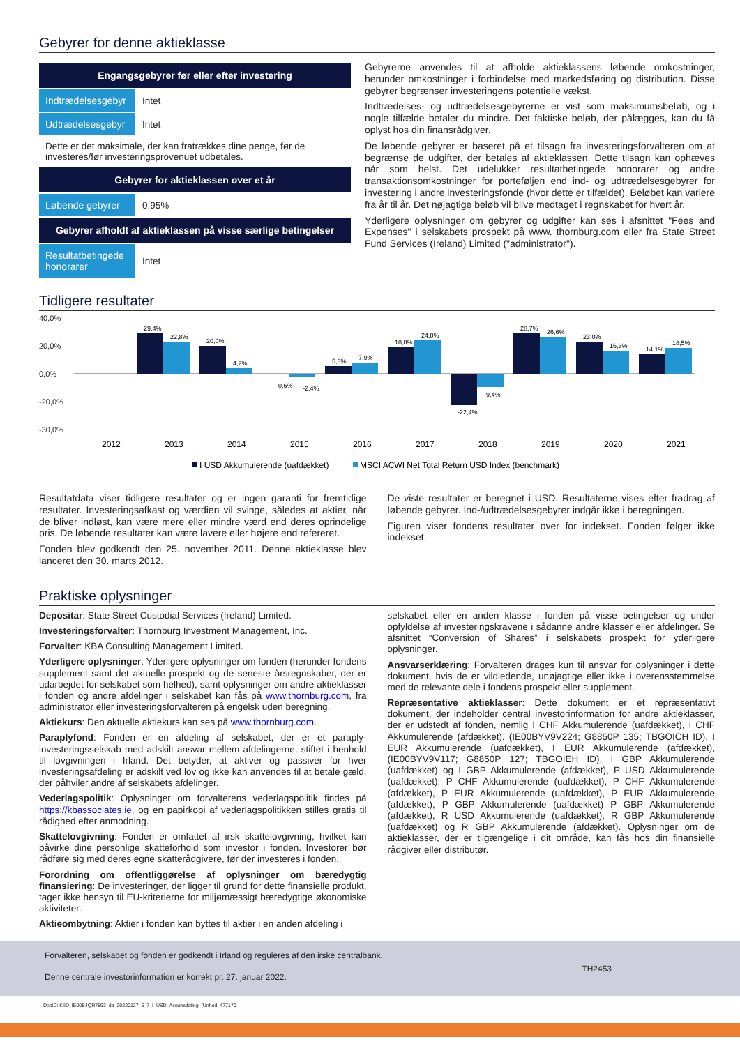Gebyrer for denne aktieklasse
| Engangsgebyrer før eller efter investering | |
| --- | --- |
| Indtrædelsesgebyr | Intet |
| Udtrædelsesgebyr | Intet |
| Dette er det maksimale, der kan fratrækkes dine penge, før de investeres/før investeringsprovenuet udbetales. | |
| Gebyrer for aktieklassen over et år | |
| Løbende gebyrer | 0,95% |
| Gebyrer afholdt af aktieklassen på visse særlige betingelser | |
| Resultatbetingede honorarer | Intet |
Gebyrerne anvendes til at afholde aktieklassens løbende omkostninger, herunder omkostninger i forbindelse med markedsføring og distribution. Disse gebyrer begrænser investeringens potentielle vækst.
Indtrædelses- og udtrædelsesgebyrerne er vist som maksimumsbeløb, og i nogle tilfælde betaler du mindre. Det faktiske beløb, der pålægges, kan du få oplyst hos din finansrådgiver.
De løbende gebyrer er baseret på et tilsagn fra investeringsforvalteren om at begrænse de udgifter, der betales af aktieklassen. Dette tilsagn kan ophæves når som helst. Det udelukker resultatbetingede honorarer og andre transaktionsomkostninger for porteføljen end ind- og udtrædelsesgebyrer for investering i andre investeringsfonde (hvor dette er tilfældet). Beløbet kan variere fra år til år. Det nøjagtige beløb vil blive medtaget i regnskabet for hvert år.
Yderligere oplysninger om gebyrer og udgifter kan ses i afsnittet "Fees and Expenses" i selskabets prospekt på www. thornburg.com eller fra State Street Fund Services (Ireland) Limited ("administrator").
Tidligere resultater
40,0%
20,0%
0,0%
-20,0%
-30,0%
29,4%
22,8%
20,0%
4,2%
-0,6%
-2,4%
5,3%
7,9%
18,8%
24,0%
-22,4%
-9,4%
28,7%
26,6%
23,0%
16,3%
14,1%
18,5%
2012
2013
2014
2015
2016
2017
2018
2019
2020
2021
I USD Akkumulerende (uafdækket)
MSCI ACWI Net Total Return USD Index (benchmark)
Resultatdata viser tidligere resultater og er ingen garanti for fremtidige resultater. Investeringsafkast og værdien vil svinge, således at aktier, når de bliver indløst, kan være mere eller mindre værd end deres oprindelige pris. De løbende resultater kan være lavere eller højere end refereret.
Fonden blev godkendt den 25. november 2011. Denne aktieklasse blev lanceret den 30. marts 2012.
De viste resultater er beregnet i USD. Resultaterne vises efter fradrag af løbende gebyrer. Ind-/udtrædelsesgebyrer indgår ikke i beregningen.
Figuren viser fondens resultater over for indekset. Fonden følger ikke indekset.
Praktiske oplysninger
Depositar: State Street Custodial Services (Ireland) Limited.
Investeringsforvalter: Thornburg Investment Management, Inc.
Forvalter: KBA Consulting Management Limited.
Yderligere oplysninger: Yderligere oplysninger om fonden (herunder fondens supplement samt det aktuelle prospekt og de seneste årsregnskaber, der er udarbejdet for selskabet som helhed), samt oplysninger om andre aktieklasser i fonden og andre afdelinger i selskabet kan fås på www.thornburg.com, fra administrator eller investeringsforvalteren på engelsk uden beregning.
Aktiekurs: Den aktuelle aktiekurs kan ses på www.thornburg.com.
Paraplyfond: Fonden er en afdeling af selskabet, der er et paraply-investeringsselskab med adskilt ansvar mellem afdelingerne, stiftet i henhold til lovgivningen i Irland. Det betyder, at aktiver og passiver for hver investeringsafdeling er adskilt ved lov og ikke kan anvendes til at betale gæld, der påhviler andre af selskabets afdelinger.
Vederlagspolitik: Oplysninger om forvalterens vederlagspolitik findes på https://kbassociates.ie, og en papirkopi af vederlagspolitikken stilles gratis til rådighed efter anmodning.
Skattelovgivning: Fonden er omfattet af irsk skattelovgivning, hvilket kan påvirke dine personlige skatteforhold som investor i fonden. Investorer bør rådføre sig med deres egne skatterådgivere, før der investeres i fonden.
Forordning om offentliggørelse af oplysninger om bæredygtig finansiering: De investeringer, der ligger til grund for dette finansielle produkt, tager ikke hensyn til EU-kriterierne for miljømæssigt bæredygtige økonomiske aktiviteter.
Aktieombytning: Aktier i fonden kan byttes til aktier i en anden afdeling i
selskabet eller en anden klasse i fonden på visse betingelser og under opfyldelse af investeringskravene i sådanne andre klasser eller afdelinger. Se afsnittet “Conversion of Shares” i selskabets prospekt for yderligere oplysninger.
Ansvarserklæring: Forvalteren drages kun til ansvar for oplysninger i dette dokument, hvis de er vildledende, unøjagtige eller ikke i overensstemmelse med de relevante dele i fondens prospekt eller supplement.
Repræsentative aktieklasser: Dette dokument er et repræsentativt dokument, der indeholder central investorinformation for andre aktieklasser, der er udstedt af fonden, nemlig I CHF Akkumulerende (uafdækket), I CHF Akkumulerende (afdækket), (IE00BYV9V224; G8850P 135; TBGOICH ID), I EUR Akkumulerende (uafdækket), I EUR Akkumulerende (afdækket), (IE00BYV9V117; G8850P 127; TBGOIEH ID), I GBP Akkumulerende (uafdækket) og I GBP Akkumulerende (afdækket), P USD Akkumulerende (uafdækket), P CHF Akkumulerende (uafdækket), P CHF Akkumulerende (afdækket), P EUR Akkumulerende (uafdækket), P EUR Akkumulerende (afdækket), P GBP Akkumulerende (uafdækket) P GBP Akkumulerende (afdækket), R USD Akkumulerende (uafdækket), R GBP Akkumulerende (uafdækket) og R GBP Akkumulerende (afdækket). Oplysninger om de aktieklasser, der er tilgængelige i dit område, kan fås hos din finansielle rådgiver eller distributør.
Forvalteren, selskabet og fonden er godkendt i Irland og reguleres af den irske centralbank.
Denne centrale investorinformation er korrekt pr. 27. januar 2022.
TH2453
DocID: KIID_IE00B4QR7893_da_20220127_6_7_I_USD_Accumulating_(Unhed_477170